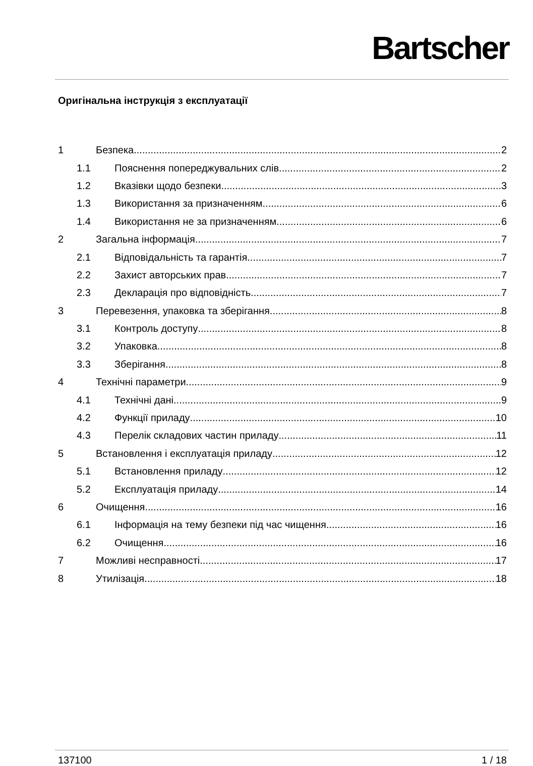Bartscher
Оригінальна інструкція з експлуатації
1 Безпека 2
1.1 Пояснення попереджувальних слів 2
1.2 Вказівки щодо безпеки 3
1.3 Використання за призначенням 6
1.4 Використання не за призначенням 6
2 Загальна інформація 7
2.1 Відповідальність та гарантія 7
2.2 Захист авторських прав 7
2.3 Декларація про відповідність 7
3 Перевезення, упаковка та зберігання 8
3.1 Контроль доступу 8
3.2 Упаковка 8
3.3 Зберігання 8
4 Технічні параметри 9
4.1 Технічні дані 9
4.2 Функції приладу 10
4.3 Перелік складових частин приладу 11
5 Встановлення і експлуатація приладу 12
5.1 Встановлення приладу 12
5.2 Експлуатація приладу 14
6 Очищення 16
6.1 Інформація на тему безпеки під час чищення 16
6.2 Очищення 16
7 Можливі несправності 17
8 Утилізація 18
137100 1 / 18